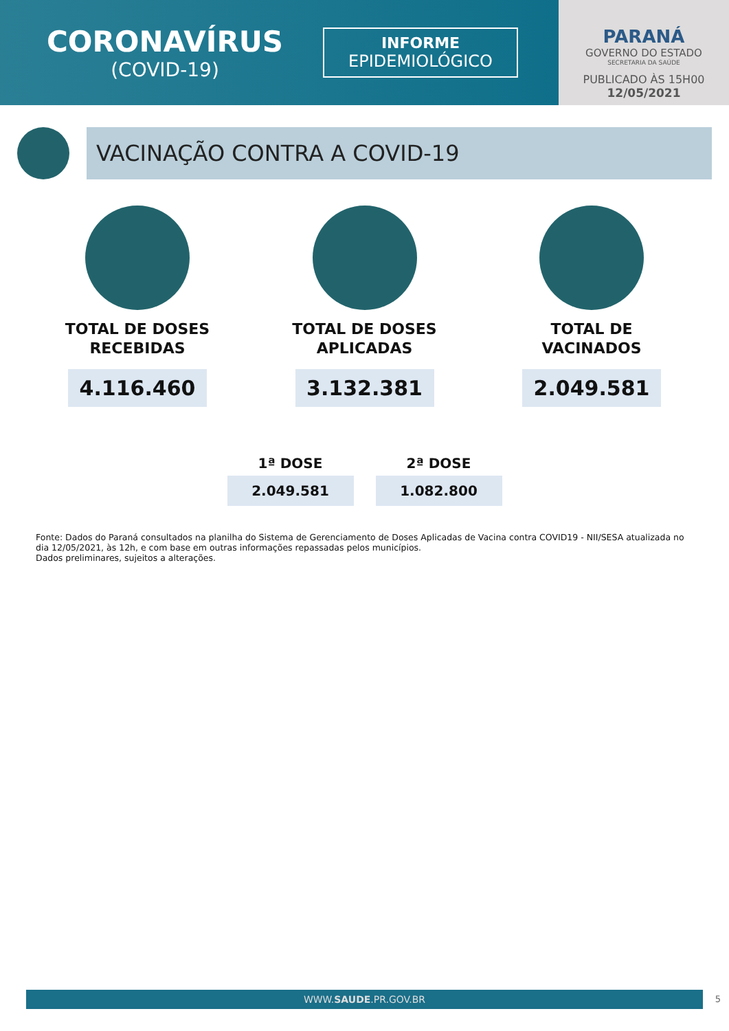CORONAVÍRUS
(COVID-19)
INFORME
EPIDEMIOLÓGICO
PARANÁ
GOVERNO DO ESTADO
SECRETARIA DA SAÚDE
PUBLICADO ÀS 15H00
12/05/2021
VACINAÇÃO CONTRA A COVID-19
TOTAL DE DOSES
RECEBIDAS
4.116.460
TOTAL DE DOSES
APLICADAS
3.132.381
TOTAL DE
VACINADOS
2.049.581
1ª DOSE
2.049.581
2ª DOSE
1.082.800
Fonte: Dados do Paraná consultados na planilha do Sistema de Gerenciamento de Doses Aplicadas de Vacina contra COVID19 - NII/SESA atualizada no dia 12/05/2021, às 12h, e com base em outras informações repassadas pelos municípios.
Dados preliminares, sujeitos a alterações.
WWW.SAUDE.PR.GOV.BR 5